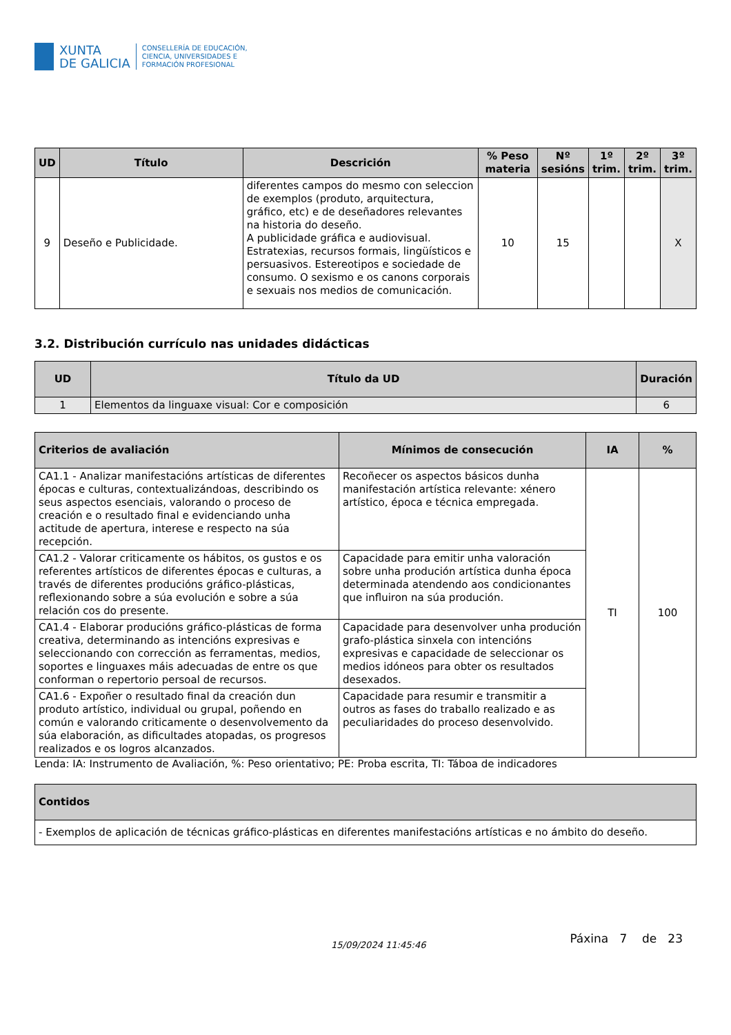XUNTA
DE GALICIA
CONSELLERÍA DE EDUCACIÓN,
CIENCIA, UNIVERSIDADES E
FORMACIÓN PROFESIONAL
| UD | Título | Descrición | % Peso materia | Nº sesións | 1º trim. | 2º trim. | 3º trim. |
| --- | --- | --- | --- | --- | --- | --- | --- |
| 9 | Deseño e Publicidade. | diferentes campos do mesmo con seleccion de exemplos (produto, arquitectura, gráfico, etc) e de deseñadores relevantes na historia do deseño. A publicidade gráfica e audiovisual. Estratexias, recursos formais, lingüísticos e persuasivos. Estereotipos e sociedade de consumo. O sexismo e os canons corporais e sexuais nos medios de comunicación. | 10 | 15 | | | X |
3.2. Distribución currículo nas unidades didácticas
| UD | Título da UD | Duración |
| --- | --- | --- |
| 1 | Elementos da linguaxe visual: Cor e composición | 6 |
| Criterios de avaliación | Mínimos de consecución | IA | % |
| --- | --- | --- | --- |
| CA1.1 - Analizar manifestacións artísticas de diferentes épocas e culturas, contextualizándoas, describindo os seus aspectos esenciais, valorando o proceso de creación e o resultado final e evidenciando unha actitude de apertura, interese e respecto na súa recepción. | Recoñecer os aspectos básicos dunha manifestación artística relevante: xénero artístico, época e técnica empregada. | TI | 100 |
| CA1.2 - Valorar criticamente os hábitos, os gustos e os referentes artísticos de diferentes épocas e culturas, a través de diferentes producións gráfico-plásticas, reflexionando sobre a súa evolución e sobre a súa relación cos do presente. | Capacidade para emitir unha valoración sobre unha produción artística dunha época determinada atendendo aos condicionantes que influiron na súa produción. | | |
| CA1.4 - Elaborar producións gráfico-plásticas de forma creativa, determinando as intencións expresivas e seleccionando con corrección as ferramentas, medios, soportes e linguaxes máis adecuadas de entre os que conforman o repertorio persoal de recursos. | Capacidade para desenvolver unha produción grafo-plástica sinxela con intencións expresivas e capacidade de seleccionar os medios idóneos para obter os resultados desexados. | | |
| CA1.6 - Expoñer o resultado final da creación dun produto artístico, individual ou grupal, poñendo en común e valorando criticamente o desenvolvemento da súa elaboración, as dificultades atopadas, os progresos realizados e os logros alcanzados. | Capacidade para resumir e transmitir a outros as fases do traballo realizado e as peculiaridades do proceso desenvolvido. | | |
Lenda: IA: Instrumento de Avaliación, %: Peso orientativo; PE: Proba escrita, TI: Táboa de indicadores
| Contidos |
| --- |
| - Exemplos de aplicación de técnicas gráfico-plásticas en diferentes manifestacións artísticas e no ámbito do deseño. |
15/09/2024 11:45:46 Páxina 7 de 23